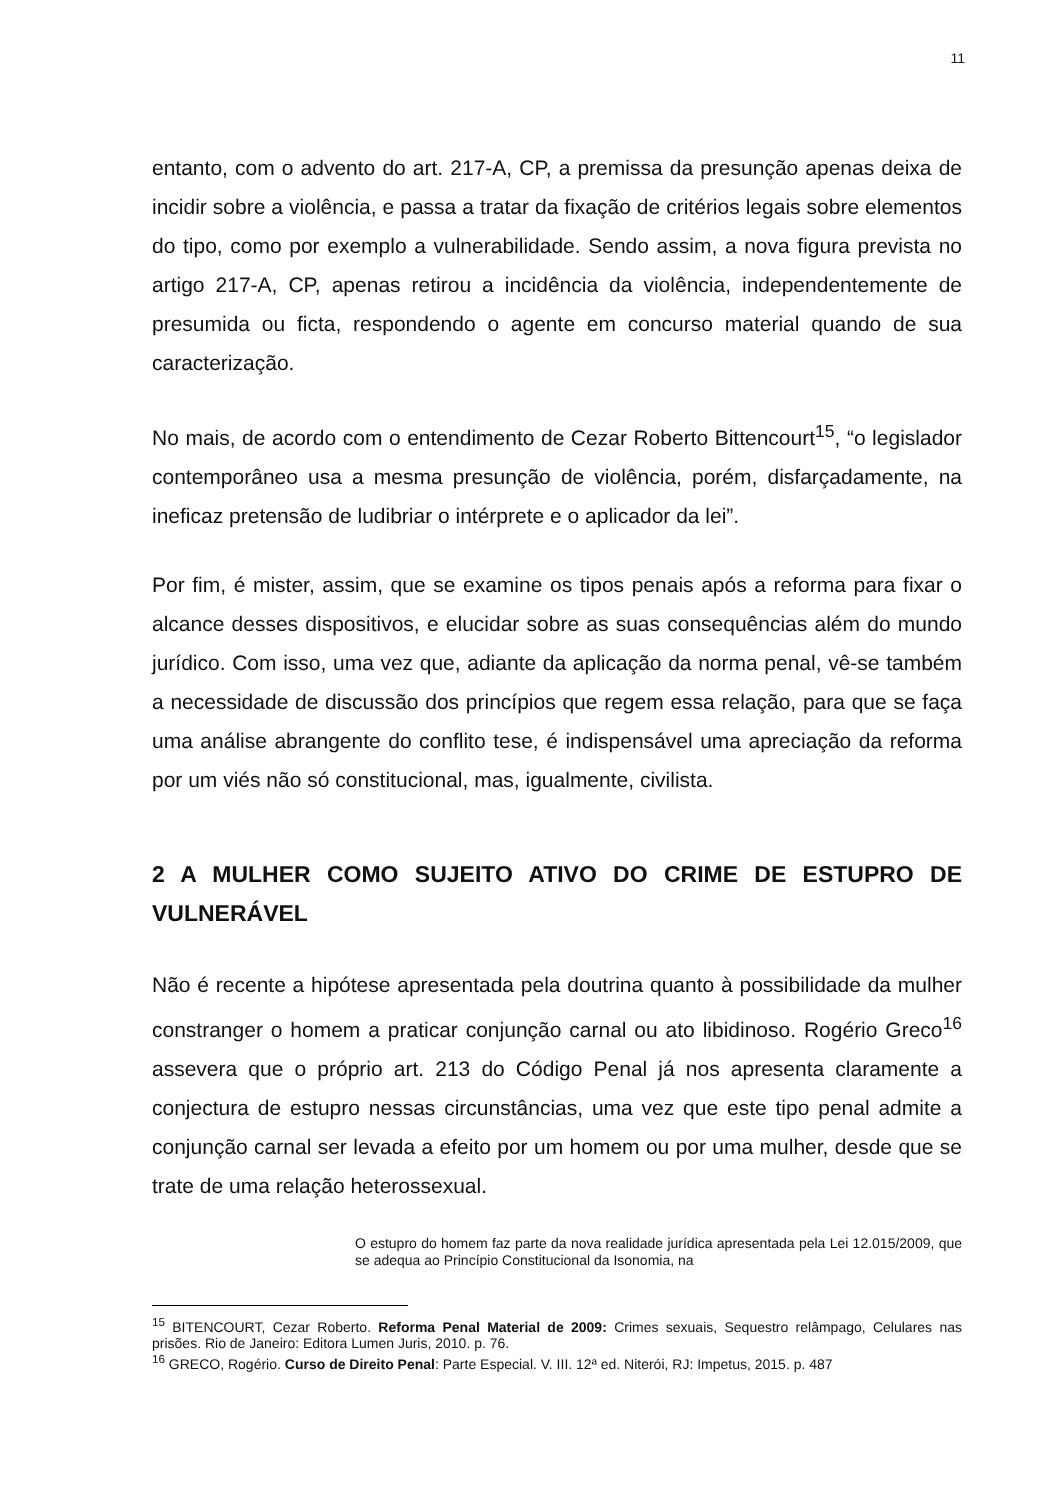11
entanto, com o advento do art. 217-A, CP, a premissa da presunção apenas deixa de incidir sobre a violência, e passa a tratar da fixação de critérios legais sobre elementos do tipo, como por exemplo a vulnerabilidade. Sendo assim, a nova figura prevista no artigo 217-A, CP, apenas retirou a incidência da violência, independentemente de presumida ou ficta, respondendo o agente em concurso material quando de sua caracterização.
No mais, de acordo com o entendimento de Cezar Roberto Bittencourt<sup>15</sup>, “o legislador contemporâneo usa a mesma presunção de violência, porém, disfarçadamente, na ineficaz pretensão de ludibriar o intérprete e o aplicador da lei”.
Por fim, é mister, assim, que se examine os tipos penais após a reforma para fixar o alcance desses dispositivos, e elucidar sobre as suas consequências além do mundo jurídico. Com isso, uma vez que, adiante da aplicação da norma penal, vê-se também a necessidade de discussão dos princípios que regem essa relação, para que se faça uma análise abrangente do conflito tese, é indispensável uma apreciação da reforma por um viés não só constitucional, mas, igualmente, civilista.
2 A MULHER COMO SUJEITO ATIVO DO CRIME DE ESTUPRO DE VULNERÁVEL
Não é recente a hipótese apresentada pela doutrina quanto à possibilidade da mulher constranger o homem a praticar conjunção carnal ou ato libidinoso. Rogério Greco<sup>16</sup> assevera que o próprio art. 213 do Código Penal já nos apresenta claramente a conjectura de estupro nessas circunstâncias, uma vez que este tipo penal admite a conjunção carnal ser levada a efeito por um homem ou por uma mulher, desde que se trate de uma relação heterossexual.
O estupro do homem faz parte da nova realidade jurídica apresentada pela Lei 12.015/2009, que se adequa ao Princípio Constitucional da Isonomia, na
<sup>15</sup> BITENCOURT, Cezar Roberto. Reforma Penal Material de 2009: Crimes sexuais, Sequestro relâmpago, Celulares nas prisões. Rio de Janeiro: Editora Lumen Juris, 2010. p. 76.
<sup>16</sup> GRECO, Rogério. Curso de Direito Penal: Parte Especial. V. III. 12ª ed. Niterói, RJ: Impetus, 2015. p. 487